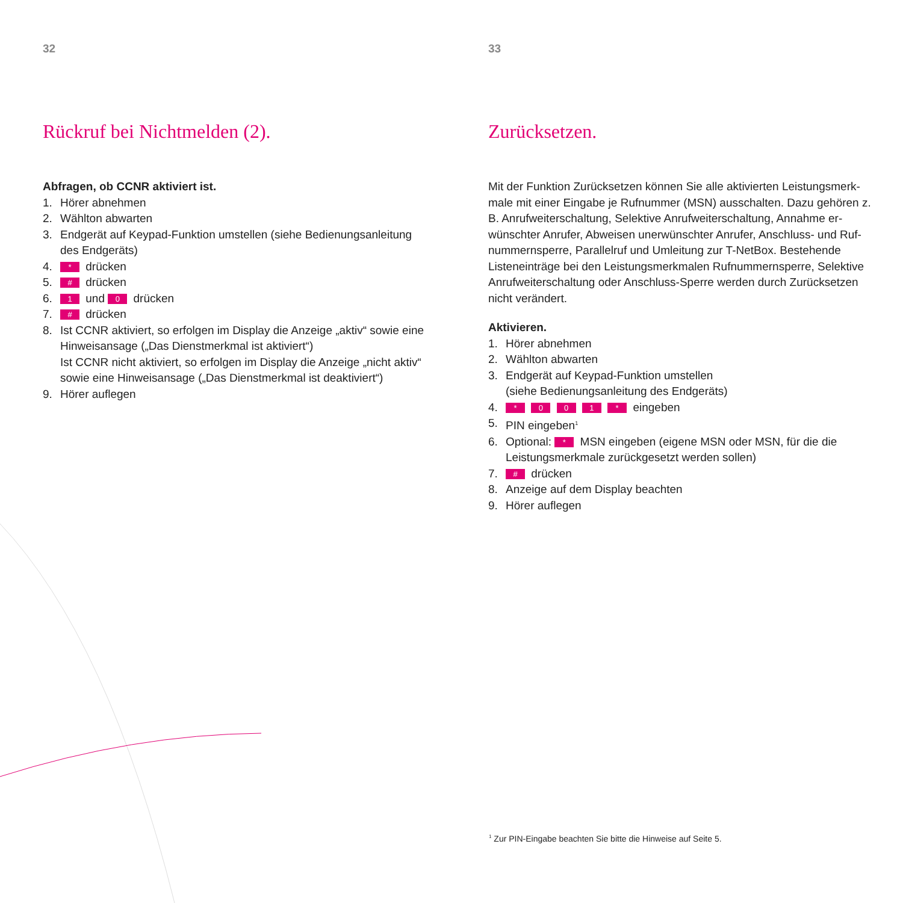32
Rückruf bei Nichtmelden (2).
Abfragen, ob CCNR aktiviert ist.
1. Hörer abnehmen
2. Wählton abwarten
3. Endgerät auf Keypad-Funktion umstellen (siehe Bedienungsanleitung des Endgeräts)
4. * drücken
5. # drücken
6. 1 und 0 drücken
7. # drücken
8. Ist CCNR aktiviert, so erfolgen im Display die Anzeige „aktiv“ sowie eine Hinweisansage („Das Dienstmerkmal ist aktiviert“)
Ist CCNR nicht aktiviert, so erfolgen im Display die Anzeige „nicht aktiv“ sowie eine Hinweisansage („Das Dienstmerkmal ist deaktiviert“)
9. Hörer auflegen
33
Zurücksetzen.
Mit der Funktion Zurücksetzen können Sie alle aktivierten Leistungsmerk-male mit einer Eingabe je Rufnummer (MSN) ausschalten. Dazu gehören z. B. Anrufweiterschaltung, Selektive Anrufweiterschaltung, Annahme er-wünschter Anrufer, Abweisen unerwünschter Anrufer, Anschluss- und Ruf-nummernsperre, Parallelruf und Umleitung zur T-NetBox. Bestehende Listeneinträge bei den Leistungsmerkmalen Rufnummernsperre, Selektive Anrufweiterschaltung oder Anschluss-Sperre werden durch Zurücksetzen nicht verändert.
Aktivieren.
1. Hörer abnehmen
2. Wählton abwarten
3. Endgerät auf Keypad-Funktion umstellen
(siehe Bedienungsanleitung des Endgeräts)
4. * 0 0 1 * eingeben
5. PIN eingeben<sup>1</sup>
6. Optional: * MSN eingeben (eigene MSN oder MSN, für die die Leistungsmerkmale zurückgesetzt werden sollen)
7. # drücken
8. Anzeige auf dem Display beachten
9. Hörer auflegen
<sup>1</sup> Zur PIN-Eingabe beachten Sie bitte die Hinweise auf Seite 5.